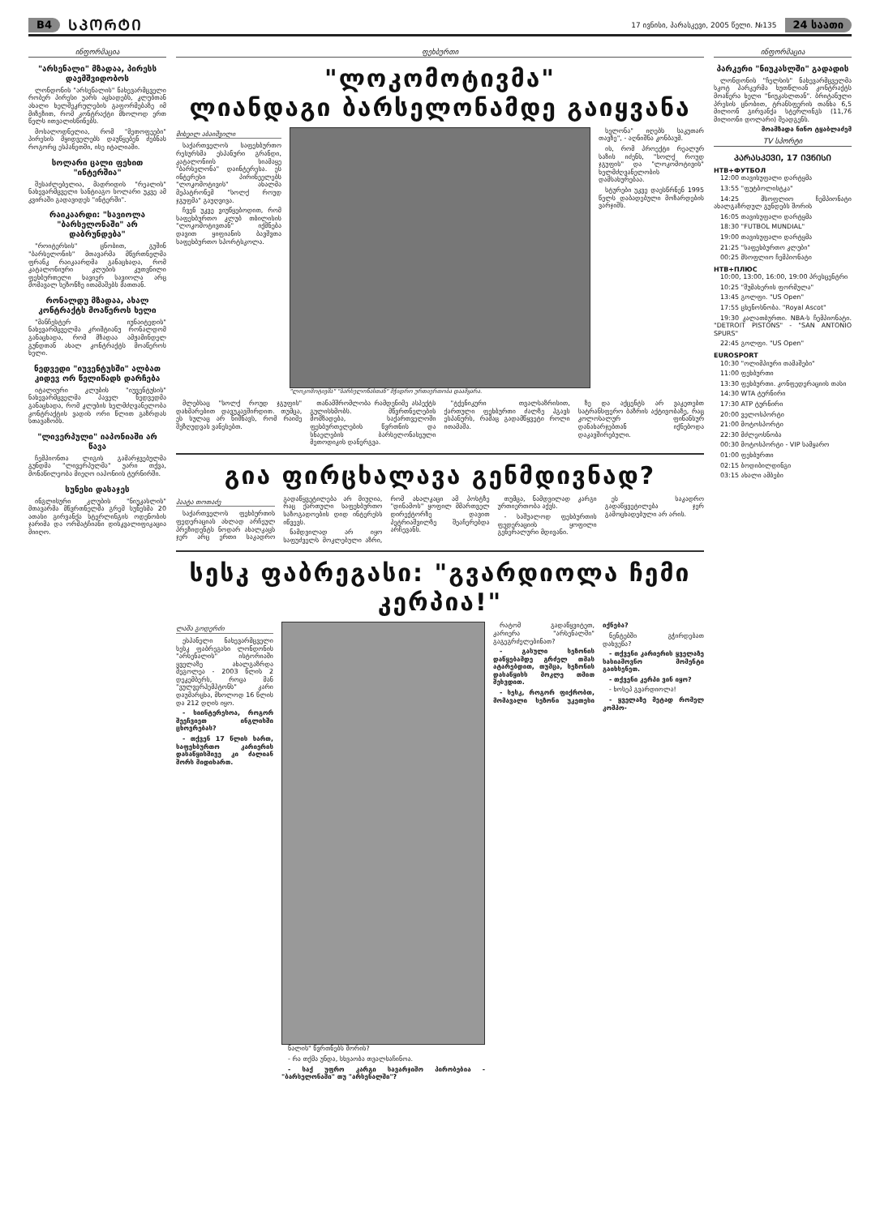B4 ᲡᲞᲝᲠᲢᲘ
17 ივნისი, პარასკევი, 2005 წელი. №135 24 საათი
ინფორმაცია
"არსენალი" მზადაა, პირესს დაემშვიდობოს
ლონდონის "არსენალის" ნახევარმცველი რობერ პირესი უარს აცხადებს, კლუბთან ახალი ხელშეკრულების გაფორმებაზე იმ მიზეზით, რომ კონტრაქტი მხოლოდ ერთ წელს ითვალისწინებს.
მოსალოდნელია, რომ "მეთოფეები" პირესის მყიდველებს დაუწყებენ ძებნას როგორც ესპანეთში, ისე იტალიაში.
სოლარი ცალი ფეხით "ინტერშია"
შესაძლებელია, მადრიდის "რეალის" ნახევარმცველი სანტიაგო სოლარი უკვე ამ კვირაში გადავიდეს "ინტერში".
რაიკაარდი: "სავიოლა "ბარსელონაში" არ დაბრუნდება"
"როიტერსის" ცნობით, გუშინ "ბარსელონის" მთავარმა მწვრთნელმა ფრანკ რაიკაარდმა განაცხადა, რომ კატალონიური კლუბის კუთვნილი ფეხბურთელი ხავიერ სავიოლა არც მომავალ სეზონზე ითამაშებს მათთან.
რონალდუ მზადაა, ახალ კონტრაქტს მოაწეროს ხელი
"მანჩესტერ იუნაიტედის" ნახევარმცველმა კრიშტიანუ რონალდომ განაცხადა, რომ მზადაა ამჟამინდელ გუნდთან ახალ კონტრაქტს მოაწეროს ხელი.
ნედვედი "იუვენტუსში" ალბათ კიდევ ორ წელიწადს დარჩება
იტალიური კლუბის "იუვენტუსის" ნახევარმცველმა პაველ ნედვედმა განაცხადა, რომ კლუბის ხელმძღვანელობა კონტრაქტის ვადის ორი წლით გაზრდას სთავაზობს.
"ლივერპული" იაპონიაში არ წავა
ჩემპიონთა ლიგის გამარჯვებულმა გუნდმა "ლივერპულმა" უარი თქვა, მონაწილეობა მიეღო იაპონიის ტურნირში.
სუნესი დასაჯეს
ინგლისური კლუბის "ნიუკასლის" მთავარმა მწვრთნელმა გრემ სუნესმა 20 ათასი გირვანქა სტერლინგის ოდენობის ჯარიმა და ორმატჩიანი დისკვალიფიკაცია მიიღო.
ფეხბურთი
"ლოკომოტივმა"
ლიანდაგი ბარსელონამდე გაიყვანა
მიხეილ აბაიშვილი
საქართველოს საფეხბურთო რესურსმა ესპანური გრანდი, კატალონიის სიამაყე "ბარსელონა" დაინტერესა. ეს ინტერესი პირინეელებს "ლოკომოტივის" ახალმა მეპატრონემ "სოლქ როუდ ჯგუფმა" გაუღვივა.
ჩვენ უკვე ვიუწყებოდით, რომ საფეხბურთო კლუბ თბილისის "ლოკომოტივთან" იქმნება დავით ყიფიანის ბავშვთა საფეხბურთო სპორტსკოლა.
"ლოკომოტივმა" "ბარსელონასთან" მჭიდრო ურთიერთობა დაამყარა.
სელონა" იღებს საკუთარ თავზე", - აღნიშნა კონბაუმ.
ის, რომ პროექტი რეალურ საზის იძენს, "სოლქ როუდ ჯგუფის" და "ლოკომოტივის" ხელმძღვანელობის დამსახურებაა.
სტურები უკვე დაესწრნენ 1995 წელს დაბადებული მოზარდების ვარჯიშს.
მლებსაც "სოლქ როუდ ჯგუფის" დახმარებით დავუკავშირდით. თუმცა, ეს სულაც არ ნიშნავს, რომ რაიმე შეზღუდვას ვანესებთ.
თანამშრომლობა რამდენიმე ასპექტს გულისხმობს. მწვრთნელების მომზადება, საქართველოში ფეხბურთელების წვრთნის და სნაელების ბარსელონასეული მეთოდიკის დანერგვა.
"ტქენიკური თვალსაზრისით, ქართული ფეხბურთი ძალზე ჰგავს ესპანურს, რამაც გადამწყვეტი როლი ითამაშა.
ზე და აქცენტს არ ვაკეთებთ სატრანსფერო ბაზრის აქტივობაზე, რაც კოლოსალურ ფინანსურ დანახარჯებთან იქნებოდა დაკავშირებული.
გია ფირცხალავა გენმდივნად?
პაატა თოთაძე
საქართველოს ფეხბურთის ფედერაციას ახლად არჩეულ პრეზიდენტს ნოდარ ახალკაცს ჯერ არც ერთი საკადრო გადაწყვეტილება არ მიუღია, რაც ქართული საფეხბურთო საზოგადოების დიდ ინტერესს იწვევს.
ნამდვილად არ იყო საფუძველს მოკლებული აზრი, რომ ახალკაცი ამ პოსტზე "დინამოს" ყოფილ მმართველ დირექტორზე დავით პეტრიაშვილზე შეაჩერებდა არჩევანს.
თუმცა, ნამდვილად კარგი ურთიერთობა აქვს.
- საშუალოდ ფეხბურთის ფედერაციის ყოფილი გენერალური მდივანი.
ეს საკადრო გადაწყვეტილება ჯერ გამოცხადებული არ არის.
სესკ ფაბრეგასი: "გვარდიოლა ჩემი კერპია!"
ლაშა გოდერძი
ესპანელი ნახევარმცველი სესკ ფაბრეგასი ლონდონის "არსენალის" ისტორიაში ყველაზე ახალგაზრდა მეგოლეა - 2003 წლის 2 დეკემბერს, როცა მან "ვულვერჰემპტონს" კარი დაუმარცხა, მხოლოდ 16 წლის და 212 დღის იყო.
- სიინტერესოა, როგორ შეეჩვიეთ ინგლისში ცხოვრებას?
- თქვენ 17 წლის ხართ, საფეხბურთო კარიერის დასაწყისშივე კი ძალიან შორს მიდიხართ.
ნალის" წვრთნებს შორის?
- რა თქმა უნდა, სხვაობა თვალსაჩინოა.
- საქ უფრო კარგი სავარჯიშო პირობებია - "ბარსელონაში" თუ "არსენალში"?
რატომ გადაწყვიტეთ, კარიერა "არსენალში" გაგეგრძელებინათ?
- გასული სეზონის დაწყებამდე გრძელ თმას ატარებდით, თუმცა, სეზონის დასაწყისს მოკლე თმით შეხვდით.
- სესკ, როგორ ფიქრობთ, მომავალი სეზონი უკეთესი იქნება?
ნენტებში გჭირდებათ დახვეწა?
- თქვენი კარიერის ყველაზე სასიამოვნო მომენტი გაიხსენეთ.
- თქვენი კერპი ვინ იყო?
- ხოსეპ გვარდიოლა!
- ყველაზე მეტად რომელ კომპო-
ინფორმაცია
პარკერი "ნიუკასლში" გადადის
ლონდონის "ჩელსის" ნახევარმცველმა სკოტ პარკერმა ხუთწლიან კონტრაქტს მოაწერა ხელი "ნიუკასლთან". ბრიტანული პრესის ცნობით, ტრანსფერის თანხა 6,5 მილიონ გირვანქა სტერლინგს (11,76 მილიონი დოლარი) შეადგენს.
მოამზადა ნინო ტყაბლაძემ
TV სპორტი
ᲞᲐᲠᲐᲡᲙᲔᲕᲘ, 17 ᲘᲕᲜᲘᲡᲘ
НТВ+ФУТБОЛ
12:00 თავისუფალი დარტყმა
13:55 "ფუტბოლისტკა"
14:25 მსოფლიო ჩემპიონატი ახალგაზრდულ გუნდებს შორის
16:05 თავისუფალი დარტყმა
18:30 "FUTBOL MUNDIAL"
19:00 თავისუფალი დარტყმა
21:25 "საფეხბურთო კლუბი"
00:25 მსოფლიო ჩემპიონატი
НТВ+ПЛЮС
10:00, 13:00, 16:00, 19:00 პრესცენტრი
10:25 "შუმახერის ფორმულა"
13:45 გოლფი. "US Open"
17:55 ცხენოსნობა. "Royal Ascot"
19:30 კალათბურთი. NBA-ს ჩემპიონატი. "DETROIT PISTONS" - "SAN ANTONIO SPURS"
22:45 გოლფი. "US Open"
EUROSPORT
10:30 "ოლიმპიური თამაშები"
11:00 ფეხბურთი
13:30 ფეხბურთი. კონფედერაციის თასი
14:30 WTA ტურნირი
17:30 ATP ტურნირი
20:00 ველოსპორტი
21:00 მოტოსპორტი
22:30 მძლეოსნობა
00:30 მოტოსპორტი - VIP სამყარო
01:00 ფეხბურთი
02:15 ბოდიბილდინგი
03:15 ახალი ამბები